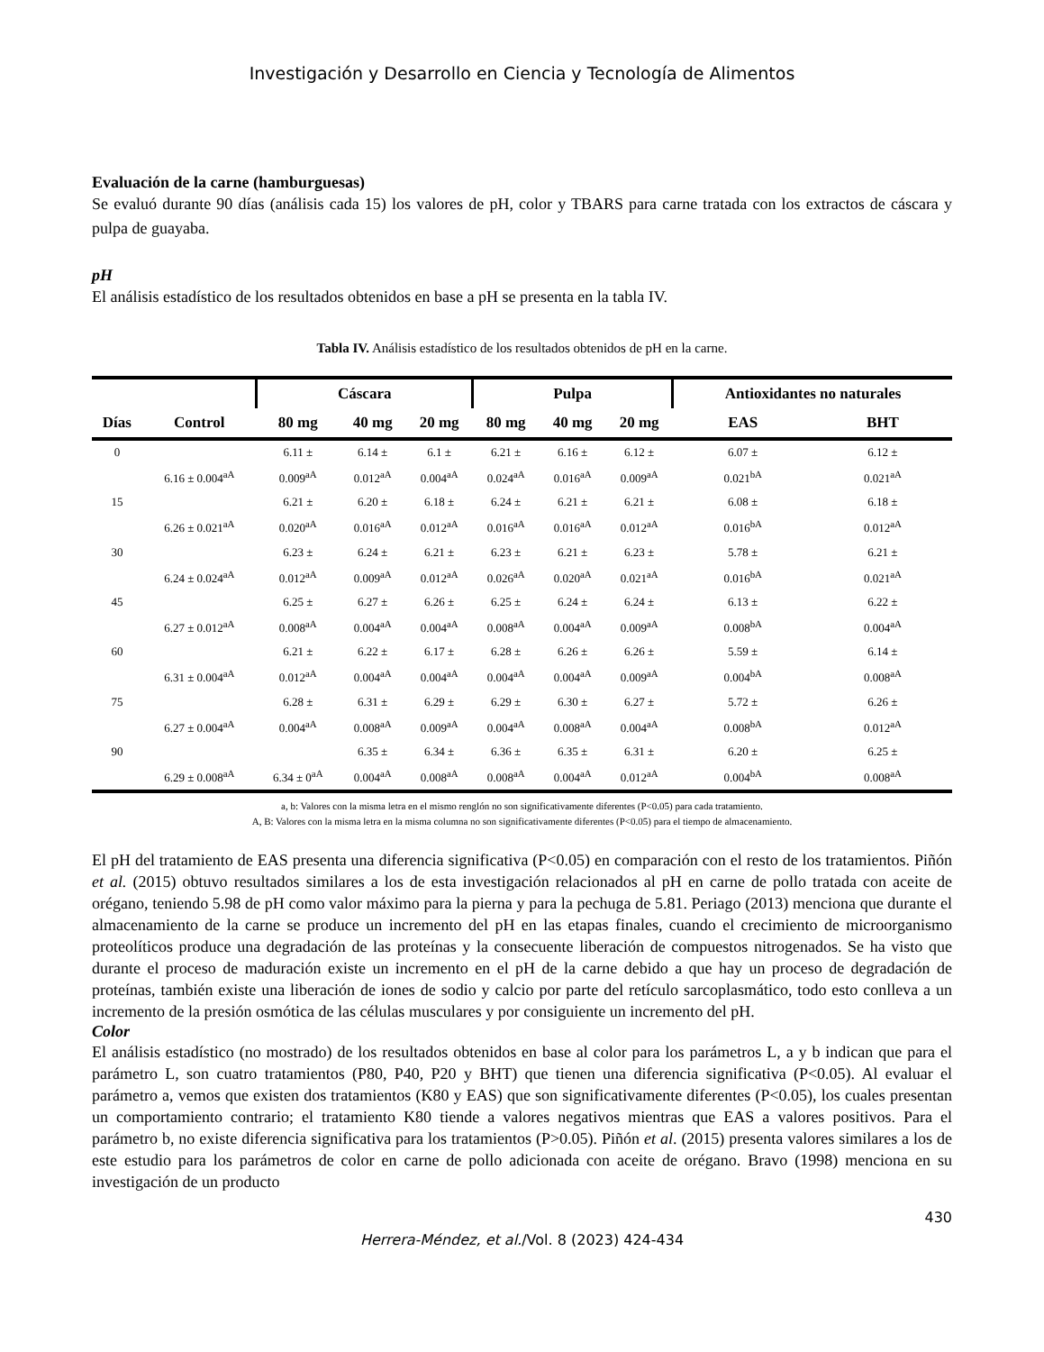Investigación y Desarrollo en Ciencia y Tecnología de Alimentos
Evaluación de la carne (hamburguesas)
Se evaluó durante 90 días (análisis cada 15) los valores de pH, color y TBARS para carne tratada con los extractos de cáscara y pulpa de guayaba.
pH
El análisis estadístico de los resultados obtenidos en base a pH se presenta en la tabla IV.
Tabla IV. Análisis estadístico de los resultados obtenidos de pH en la carne.
| | | Cáscara | | | Pulpa | | | Antioxidantes no naturales | |
| --- | --- | --- | --- | --- | --- | --- | --- | --- | --- |
| Días | Control | 80 mg | 40 mg | 20 mg | 80 mg | 40 mg | 20 mg | EAS | BHT |
| 0 | | 6.11 ± | 6.14 ± | 6.1 ± | 6.21 ± | 6.16 ± | 6.12 ± | 6.07 ± | 6.12 ± |
| | 6.16 ± 0.004<sup>aA</sup> | 0.009<sup>aA</sup> | 0.012<sup>aA</sup> | 0.004<sup>aA</sup> | 0.024<sup>aA</sup> | 0.016<sup>aA</sup> | 0.009<sup>aA</sup> | 0.021<sup>bA</sup> | 0.021<sup>aA</sup> |
| 15 | | 6.21 ± | 6.20 ± | 6.18 ± | 6.24 ± | 6.21 ± | 6.21 ± | 6.08 ± | 6.18 ± |
| | 6.26 ± 0.021<sup>aA</sup> | 0.020<sup>aA</sup> | 0.016<sup>aA</sup> | 0.012<sup>aA</sup> | 0.016<sup>aA</sup> | 0.016<sup>aA</sup> | 0.012<sup>aA</sup> | 0.016<sup>bA</sup> | 0.012<sup>aA</sup> |
| 30 | | 6.23 ± | 6.24 ± | 6.21 ± | 6.23 ± | 6.21 ± | 6.23 ± | 5.78 ± | 6.21 ± |
| | 6.24 ± 0.024<sup>aA</sup> | 0.012<sup>aA</sup> | 0.009<sup>aA</sup> | 0.012<sup>aA</sup> | 0.026<sup>aA</sup> | 0.020<sup>aA</sup> | 0.021<sup>aA</sup> | 0.016<sup>bA</sup> | 0.021<sup>aA</sup> |
| 45 | | 6.25 ± | 6.27 ± | 6.26 ± | 6.25 ± | 6.24 ± | 6.24 ± | 6.13 ± | 6.22 ± |
| | 6.27 ± 0.012<sup>aA</sup> | 0.008<sup>aA</sup> | 0.004<sup>aA</sup> | 0.004<sup>aA</sup> | 0.008<sup>aA</sup> | 0.004<sup>aA</sup> | 0.009<sup>aA</sup> | 0.008<sup>bA</sup> | 0.004<sup>aA</sup> |
| 60 | | 6.21 ± | 6.22 ± | 6.17 ± | 6.28 ± | 6.26 ± | 6.26 ± | 5.59 ± | 6.14 ± |
| | 6.31 ± 0.004<sup>aA</sup> | 0.012<sup>aA</sup> | 0.004<sup>aA</sup> | 0.004<sup>aA</sup> | 0.004<sup>aA</sup> | 0.004<sup>aA</sup> | 0.009<sup>aA</sup> | 0.004<sup>bA</sup> | 0.008<sup>aA</sup> |
| 75 | | 6.28 ± | 6.31 ± | 6.29 ± | 6.29 ± | 6.30 ± | 6.27 ± | 5.72 ± | 6.26 ± |
| | 6.27 ± 0.004<sup>aA</sup> | 0.004<sup>aA</sup> | 0.008<sup>aA</sup> | 0.009<sup>aA</sup> | 0.004<sup>aA</sup> | 0.008<sup>aA</sup> | 0.004<sup>aA</sup> | 0.008<sup>bA</sup> | 0.012<sup>aA</sup> |
| 90 | | | 6.35 ± | 6.34 ± | 6.36 ± | 6.35 ± | 6.31 ± | 6.20 ± | 6.25 ± |
| | 6.29 ± 0.008<sup>aA</sup> | 6.34 ± 0<sup>aA</sup> | 0.004<sup>aA</sup> | 0.008<sup>aA</sup> | 0.008<sup>aA</sup> | 0.004<sup>aA</sup> | 0.012<sup>aA</sup> | 0.004<sup>bA</sup> | 0.008<sup>aA</sup> |
a, b: Valores con la misma letra en el mismo renglón no son significativamente diferentes (P<0.05) para cada tratamiento.
A, B: Valores con la misma letra en la misma columna no son significativamente diferentes (P<0.05) para el tiempo de almacenamiento.
El pH del tratamiento de EAS presenta una diferencia significativa (P<0.05) en comparación con el resto de los tratamientos. Piñón et al. (2015) obtuvo resultados similares a los de esta investigación relacionados al pH en carne de pollo tratada con aceite de orégano, teniendo 5.98 de pH como valor máximo para la pierna y para la pechuga de 5.81. Periago (2013) menciona que durante el almacenamiento de la carne se produce un incremento del pH en las etapas finales, cuando el crecimiento de microorganismo proteolíticos produce una degradación de las proteínas y la consecuente liberación de compuestos nitrogenados. Se ha visto que durante el proceso de maduración existe un incremento en el pH de la carne debido a que hay un proceso de degradación de proteínas, también existe una liberación de iones de sodio y calcio por parte del retículo sarcoplasmático, todo esto conlleva a un incremento de la presión osmótica de las células musculares y por consiguiente un incremento del pH.
Color
El análisis estadístico (no mostrado) de los resultados obtenidos en base al color para los parámetros L, a y b indican que para el parámetro L, son cuatro tratamientos (P80, P40, P20 y BHT) que tienen una diferencia significativa (P<0.05). Al evaluar el parámetro a, vemos que existen dos tratamientos (K80 y EAS) que son significativamente diferentes (P<0.05), los cuales presentan un comportamiento contrario; el tratamiento K80 tiende a valores negativos mientras que EAS a valores positivos. Para el parámetro b, no existe diferencia significativa para los tratamientos (P>0.05). Piñón et al. (2015) presenta valores similares a los de este estudio para los parámetros de color en carne de pollo adicionada con aceite de orégano. Bravo (1998) menciona en su investigación de un producto
430
Herrera-Méndez, et al./Vol. 8 (2023) 424-434